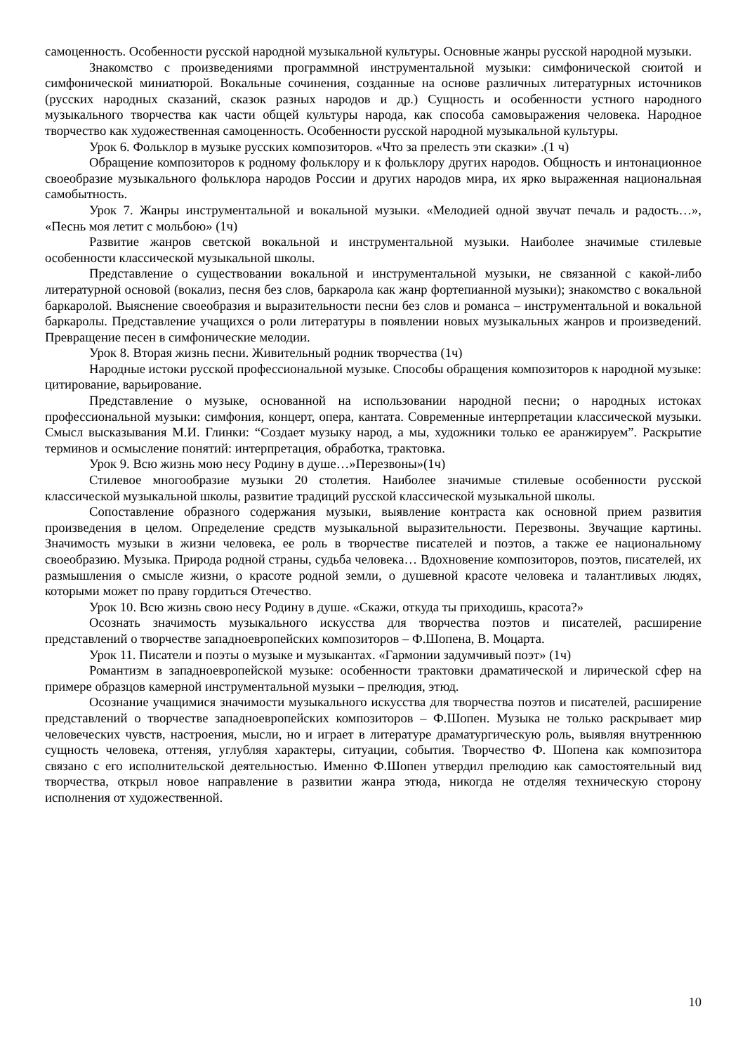самоценность. Особенности русской народной музыкальной культуры. Основные жанры русской народной музыки.
Знакомство с произведениями программной инструментальной музыки: симфонической сюитой и симфонической миниатюрой. Вокальные сочинения, созданные на основе различных литературных источников (русских народных сказаний, сказок разных народов и др.) Сущность и особенности устного народного музыкального творчества как части общей культуры народа, как способа самовыражения человека. Народное творчество как художественная самоценность. Особенности русской народной музыкальной культуры.
Урок 6. Фольклор в музыке русских композиторов. «Что за прелесть эти сказки» .(1 ч)
Обращение композиторов к родному фольклору и к фольклору других народов. Общность и интонационное своеобразие музыкального фольклора народов России и других народов мира, их ярко выраженная национальная самобытность.
Урок 7. Жанры инструментальной и вокальной музыки. «Мелодией одной звучат печаль и радость…», «Песнь моя летит с мольбою» (1ч)
Развитие жанров светской вокальной и инструментальной музыки. Наиболее значимые стилевые особенности классической музыкальной школы.
Представление о существовании вокальной и инструментальной музыки, не связанной с какой-либо литературной основой (вокализ, песня без слов, баркарола как жанр фортепианной музыки); знакомство с вокальной баркаролой. Выяснение своеобразия и выразительности песни без слов и романса – инструментальной и вокальной баркаролы. Представление учащихся о роли литературы в появлении новых музыкальных жанров и произведений. Превращение песен в симфонические мелодии.
Урок 8. Вторая жизнь песни. Живительный родник творчества (1ч)
Народные истоки русской профессиональной музыке. Способы обращения композиторов к народной музыке: цитирование, варьирование.
Представление о музыке, основанной на использовании народной песни; о народных истоках профессиональной музыки: симфония, концерт, опера, кантата. Современные интерпретации классической музыки. Смысл высказывания М.И. Глинки: “Создает музыку народ, а мы, художники только ее аранжируем”. Раскрытие терминов и осмысление понятий: интерпретация, обработка, трактовка.
Урок 9. Всю жизнь мою несу Родину в душе…»Перезвоны»(1ч)
Стилевое многообразие музыки 20 столетия. Наиболее значимые стилевые особенности русской классической музыкальной школы, развитие традиций русской классической музыкальной школы.
Сопоставление образного содержания музыки, выявление контраста как основной прием развития произведения в целом. Определение средств музыкальной выразительности. Перезвоны. Звучащие картины. Значимость музыки в жизни человека, ее роль в творчестве писателей и поэтов, а также ее национальному своеобразию. Музыка. Природа родной страны, судьба человека… Вдохновение композиторов, поэтов, писателей, их размышления о смысле жизни, о красоте родной земли, о душевной красоте человека и талантливых людях, которыми может по праву гордиться Отечество.
Урок 10. Всю жизнь свою несу Родину в душе. «Скажи, откуда ты приходишь, красота?»
Осознать значимость музыкального искусства для творчества поэтов и писателей, расширение представлений о творчестве западноевропейских композиторов – Ф.Шопена, В. Моцарта.
Урок 11. Писатели и поэты о музыке и музыкантах. «Гармонии задумчивый поэт» (1ч)
Романтизм в западноевропейской музыке: особенности трактовки драматической и лирической сфер на примере образцов камерной инструментальной музыки – прелюдия, этюд.
Осознание учащимися значимости музыкального искусства для творчества поэтов и писателей, расширение представлений о творчестве западноевропейских композиторов – Ф.Шопен. Музыка не только раскрывает мир человеческих чувств, настроения, мысли, но и играет в литературе драматургическую роль, выявляя внутреннюю сущность человека, оттеняя, углубляя характеры, ситуации, события. Творчество Ф. Шопена как композитора связано с его исполнительской деятельностью. Именно Ф.Шопен утвердил прелюдию как самостоятельный вид творчества, открыл новое направление в развитии жанра этюда, никогда не отделяя техническую сторону исполнения от художественной.
10